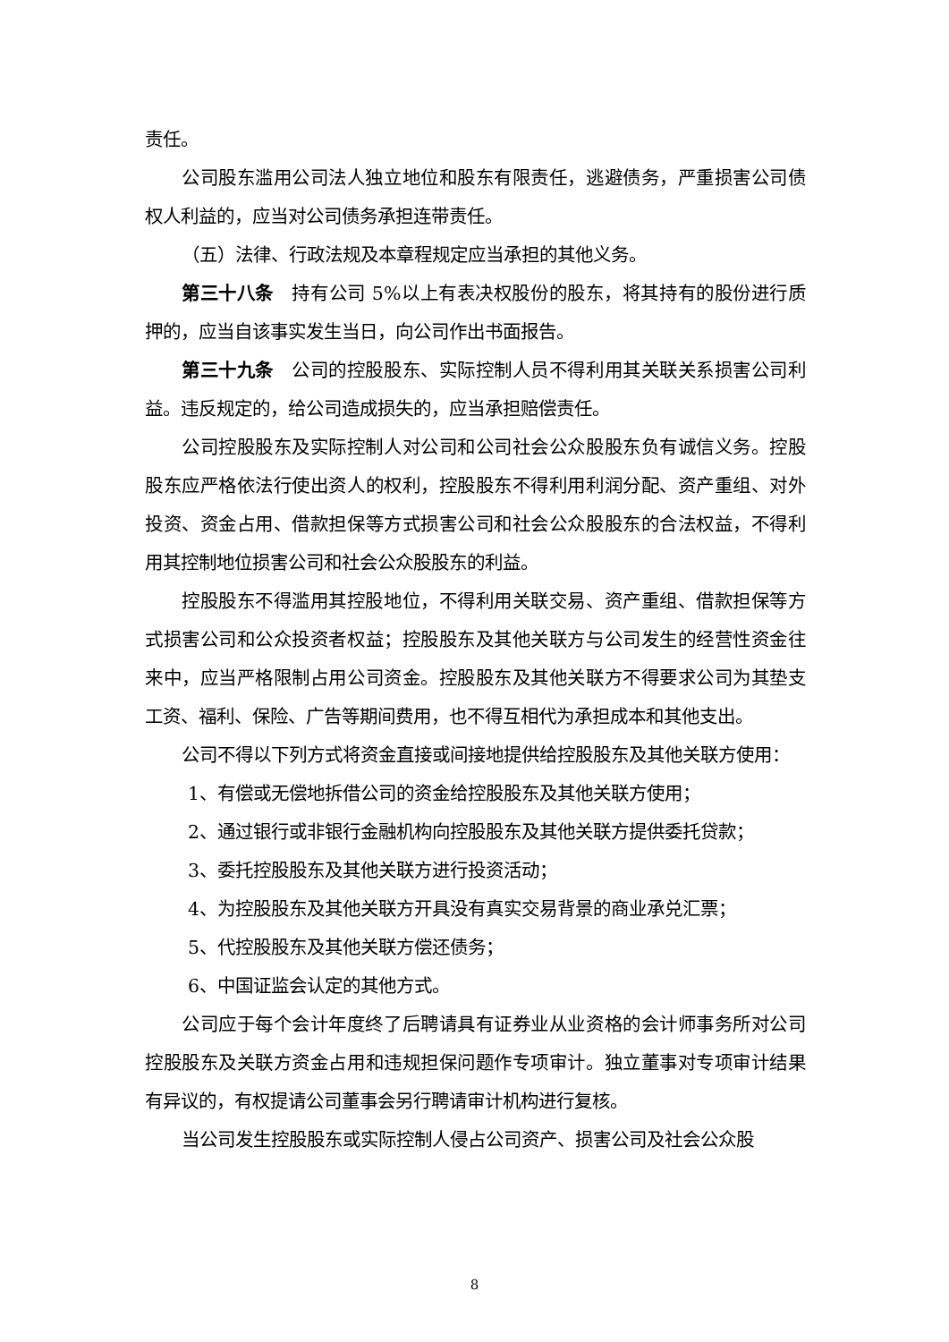责任。
公司股东滥用公司法人独立地位和股东有限责任，逃避债务，严重损害公司债权人利益的，应当对公司债务承担连带责任。
（五）法律、行政法规及本章程规定应当承担的其他义务。
第三十八条　持有公司 5%以上有表决权股份的股东，将其持有的股份进行质押的，应当自该事实发生当日，向公司作出书面报告。
第三十九条　公司的控股股东、实际控制人员不得利用其关联关系损害公司利益。违反规定的，给公司造成损失的，应当承担赔偿责任。
公司控股股东及实际控制人对公司和公司社会公众股股东负有诚信义务。控股股东应严格依法行使出资人的权利，控股股东不得利用利润分配、资产重组、对外投资、资金占用、借款担保等方式损害公司和社会公众股股东的合法权益，不得利用其控制地位损害公司和社会公众股股东的利益。
控股股东不得滥用其控股地位，不得利用关联交易、资产重组、借款担保等方式损害公司和公众投资者权益；控股股东及其他关联方与公司发生的经营性资金往来中，应当严格限制占用公司资金。控股股东及其他关联方不得要求公司为其垫支工资、福利、保险、广告等期间费用，也不得互相代为承担成本和其他支出。
公司不得以下列方式将资金直接或间接地提供给控股股东及其他关联方使用：
1、有偿或无偿地拆借公司的资金给控股股东及其他关联方使用；
2、通过银行或非银行金融机构向控股股东及其他关联方提供委托贷款；
3、委托控股股东及其他关联方进行投资活动；
4、为控股股东及其他关联方开具没有真实交易背景的商业承兑汇票；
5、代控股股东及其他关联方偿还债务；
6、中国证监会认定的其他方式。
公司应于每个会计年度终了后聘请具有证券业从业资格的会计师事务所对公司控股股东及关联方资金占用和违规担保问题作专项审计。独立董事对专项审计结果有异议的，有权提请公司董事会另行聘请审计机构进行复核。
当公司发生控股股东或实际控制人侵占公司资产、损害公司及社会公众股
8